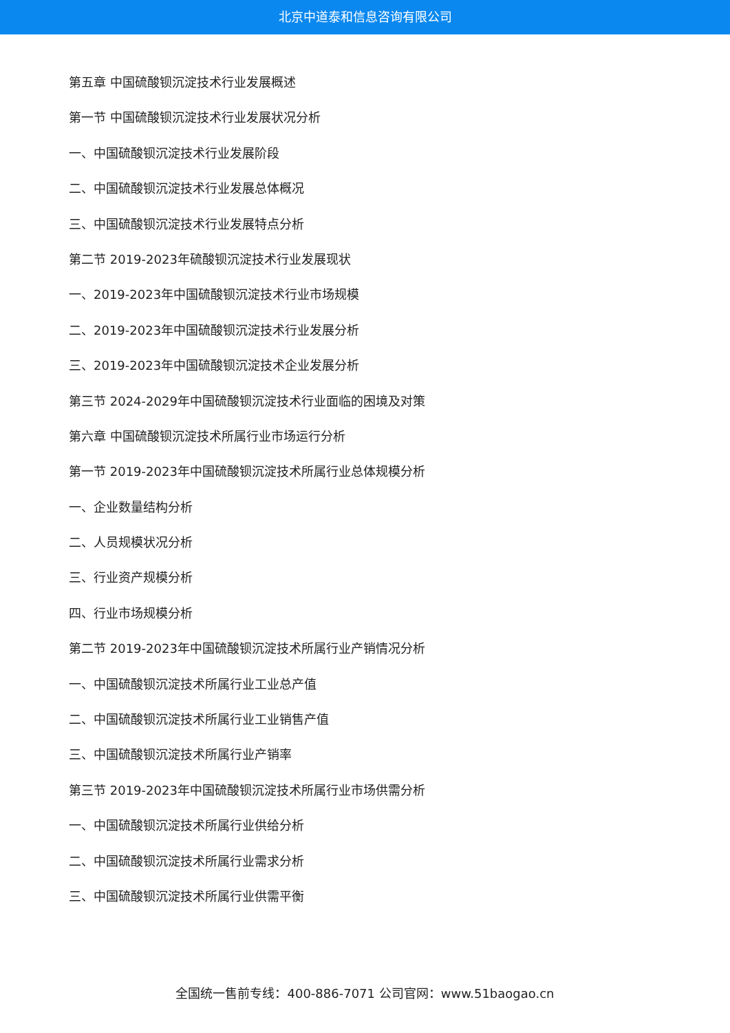北京中道泰和信息咨询有限公司
第五章 中国硫酸钡沉淀技术行业发展概述
第一节 中国硫酸钡沉淀技术行业发展状况分析
一、中国硫酸钡沉淀技术行业发展阶段
二、中国硫酸钡沉淀技术行业发展总体概况
三、中国硫酸钡沉淀技术行业发展特点分析
第二节 2019-2023年硫酸钡沉淀技术行业发展现状
一、2019-2023年中国硫酸钡沉淀技术行业市场规模
二、2019-2023年中国硫酸钡沉淀技术行业发展分析
三、2019-2023年中国硫酸钡沉淀技术企业发展分析
第三节 2024-2029年中国硫酸钡沉淀技术行业面临的困境及对策
第六章 中国硫酸钡沉淀技术所属行业市场运行分析
第一节 2019-2023年中国硫酸钡沉淀技术所属行业总体规模分析
一、企业数量结构分析
二、人员规模状况分析
三、行业资产规模分析
四、行业市场规模分析
第二节 2019-2023年中国硫酸钡沉淀技术所属行业产销情况分析
一、中国硫酸钡沉淀技术所属行业工业总产值
二、中国硫酸钡沉淀技术所属行业工业销售产值
三、中国硫酸钡沉淀技术所属行业产销率
第三节 2019-2023年中国硫酸钡沉淀技术所属行业市场供需分析
一、中国硫酸钡沉淀技术所属行业供给分析
二、中国硫酸钡沉淀技术所属行业需求分析
三、中国硫酸钡沉淀技术所属行业供需平衡
全国统一售前专线：400-886-7071 公司官网：www.51baogao.cn